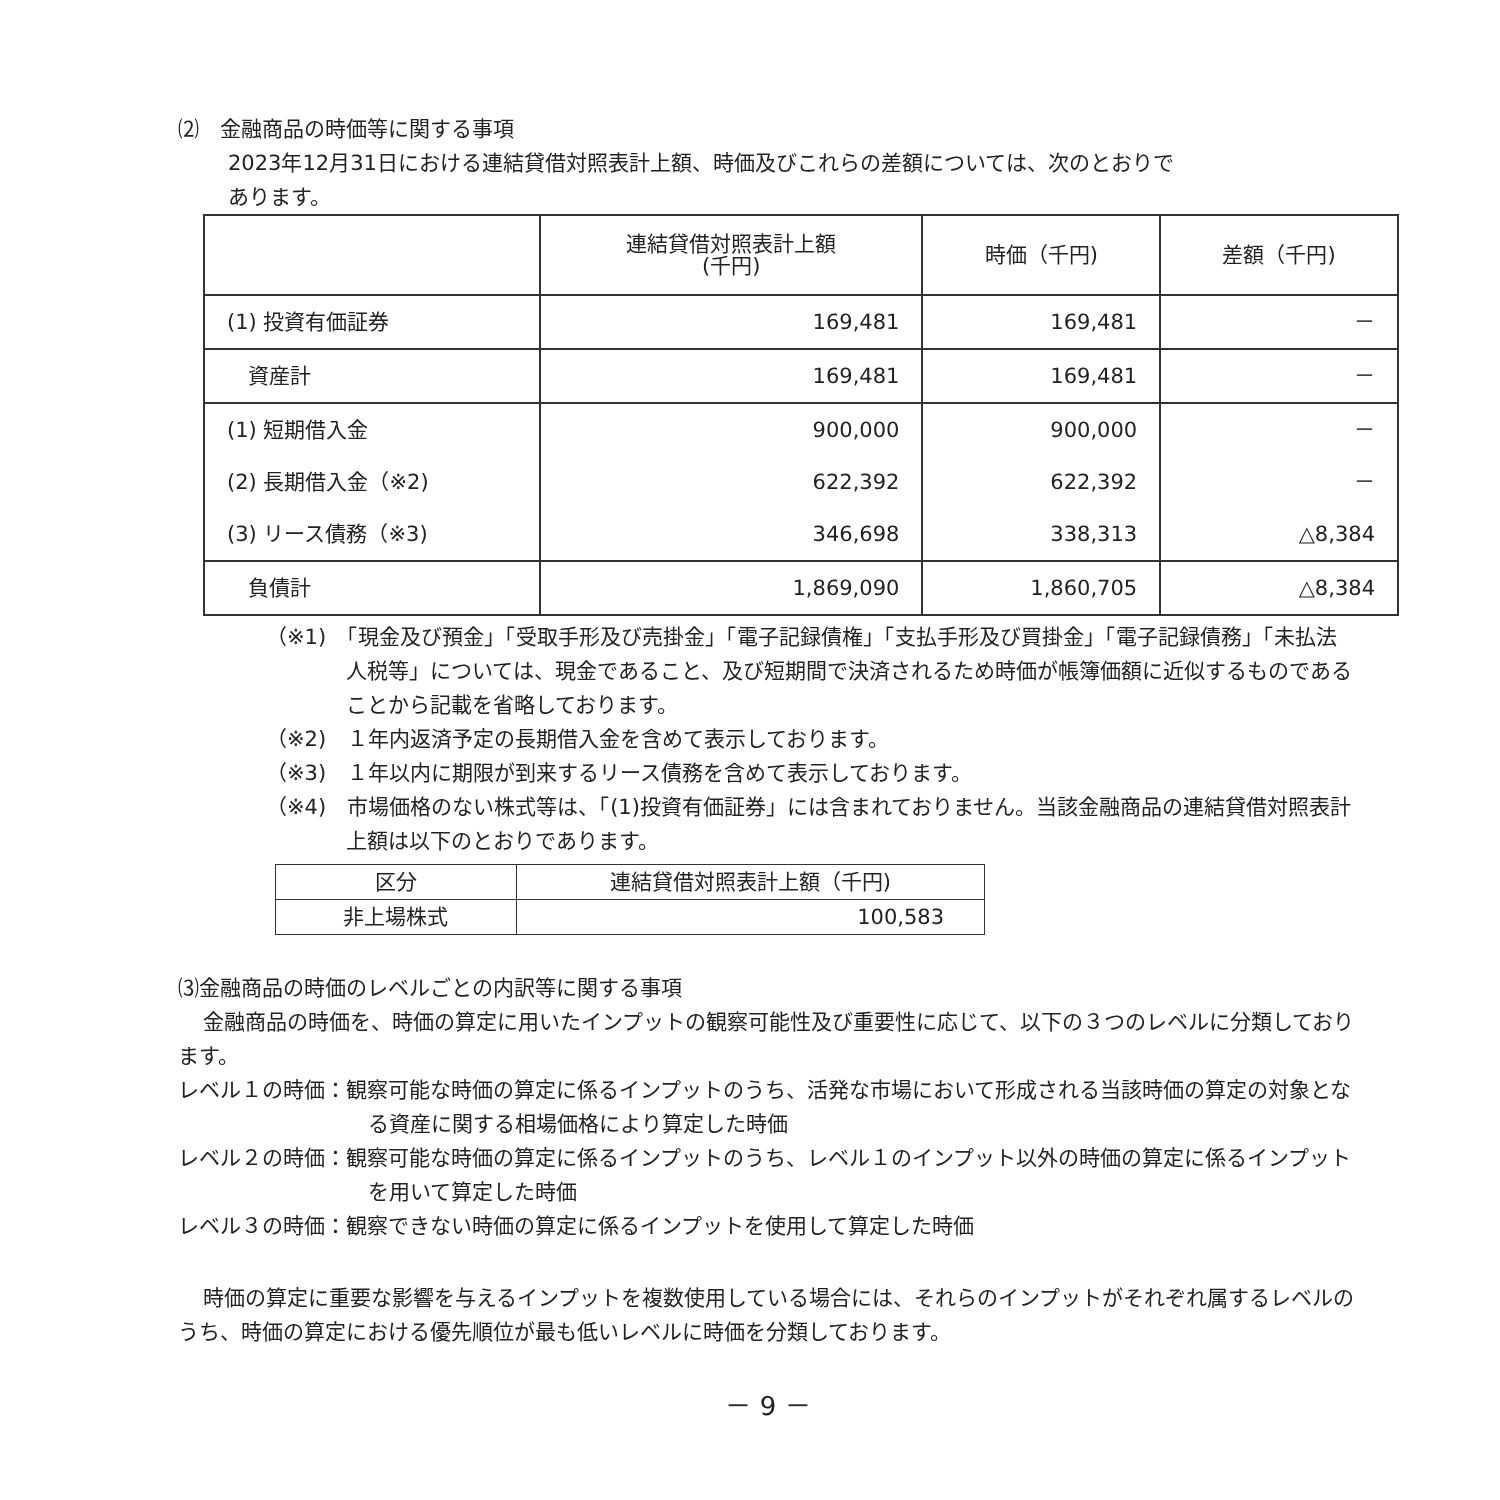⑵　金融商品の時価等に関する事項
2023年12月31日における連結貸借対照表計上額、時価及びこれらの差額については、次のとおりで
あります。
| | 連結貸借対照表計上額 (千円) | 時価（千円) | 差額（千円) |
| (1) 投資有価証券 | 169,481 | 169,481 | － |
| 資産計 | 169,481 | 169,481 | － |
| (1) 短期借入金 | 900,000 | 900,000 | － |
| (2) 長期借入金（※2) | 622,392 | 622,392 | － |
| (3) リース債務（※3) | 346,698 | 338,313 | △8,384 |
| 負債計 | 1,869,090 | 1,860,705 | △8,384 |
（※1)　「現金及び預金」「受取手形及び売掛金」「電子記録債権」「支払手形及び買掛金」「電子記録債務」「未払法人税等」については、現金であること、及び短期間で決済されるため時価が帳簿価額に近似するものであることから記載を省略しております。
（※2)　１年内返済予定の長期借入金を含めて表示しております。
（※3)　１年以内に期限が到来するリース債務を含めて表示しております。
（※4)　市場価格のない株式等は、「(1)投資有価証券」には含まれておりません。当該金融商品の連結貸借対照表計上額は以下のとおりであります。
| 区分 | 連結貸借対照表計上額（千円) |
| 非上場株式 | 100,583 |
⑶金融商品の時価のレベルごとの内訳等に関する事項
金融商品の時価を、時価の算定に用いたインプットの観察可能性及び重要性に応じて、以下の３つのレベルに分類しております。
レベル１の時価：観察可能な時価の算定に係るインプットのうち、活発な市場において形成される当該時価の算定の対象となる資産に関する相場価格により算定した時価
レベル２の時価：観察可能な時価の算定に係るインプットのうち、レベル１のインプット以外の時価の算定に係るインプットを用いて算定した時価
レベル３の時価：観察できない時価の算定に係るインプットを使用して算定した時価
時価の算定に重要な影響を与えるインプットを複数使用している場合には、それらのインプットがそれぞれ属するレベルのうち、時価の算定における優先順位が最も低いレベルに時価を分類しております。
－ 9 －